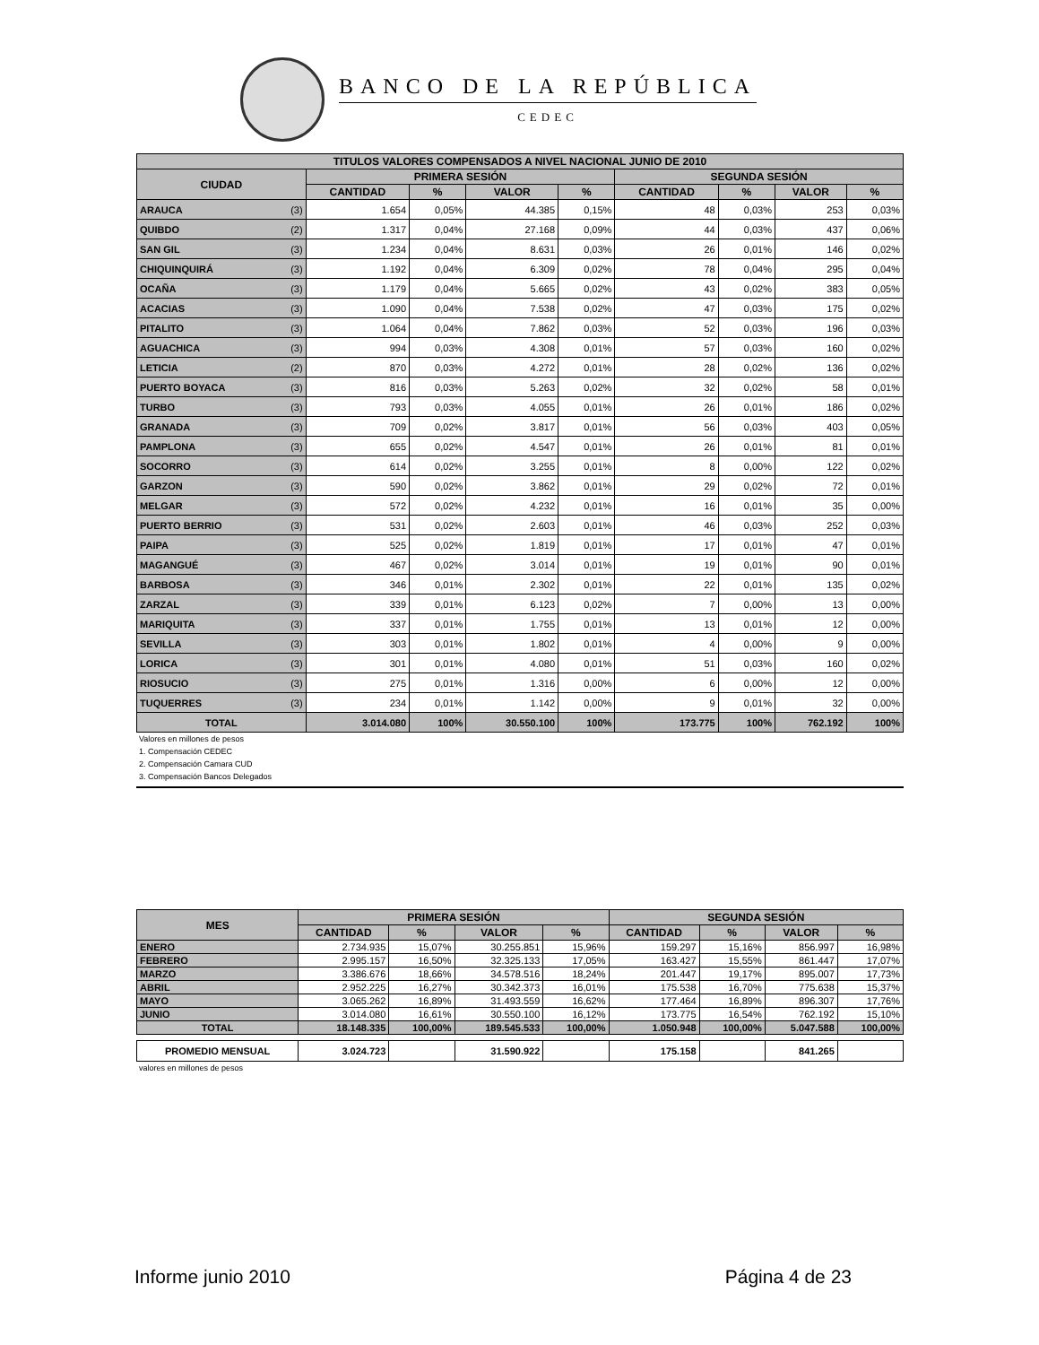BANCO DE LA REPÚBLICA
CEDEC
| TITULOS VALORES COMPENSADOS A NIVEL NACIONAL JUNIO DE 2010 | | | | | | | | | |
| --- | --- | --- | --- | --- | --- | --- | --- | --- | --- |
| CIUDAD | | PRIMERA SESIÓN | | | | SEGUNDA SESIÓN | | | |
| | | CANTIDAD | % | VALOR | % | CANTIDAD | % | VALOR | % |
| ARAUCA | (3) | 1.654 | 0,05% | 44.385 | 0,15% | 48 | 0,03% | 253 | 0,03% |
| QUIBDO | (2) | 1.317 | 0,04% | 27.168 | 0,09% | 44 | 0,03% | 437 | 0,06% |
| SAN GIL | (3) | 1.234 | 0,04% | 8.631 | 0,03% | 26 | 0,01% | 146 | 0,02% |
| CHIQUINQUIRÁ | (3) | 1.192 | 0,04% | 6.309 | 0,02% | 78 | 0,04% | 295 | 0,04% |
| OCAÑA | (3) | 1.179 | 0,04% | 5.665 | 0,02% | 43 | 0,02% | 383 | 0,05% |
| ACACIAS | (3) | 1.090 | 0,04% | 7.538 | 0,02% | 47 | 0,03% | 175 | 0,02% |
| PITALITO | (3) | 1.064 | 0,04% | 7.862 | 0,03% | 52 | 0,03% | 196 | 0,03% |
| AGUACHICA | (3) | 994 | 0,03% | 4.308 | 0,01% | 57 | 0,03% | 160 | 0,02% |
| LETICIA | (2) | 870 | 0,03% | 4.272 | 0,01% | 28 | 0,02% | 136 | 0,02% |
| PUERTO BOYACA | (3) | 816 | 0,03% | 5.263 | 0,02% | 32 | 0,02% | 58 | 0,01% |
| TURBO | (3) | 793 | 0,03% | 4.055 | 0,01% | 26 | 0,01% | 186 | 0,02% |
| GRANADA | (3) | 709 | 0,02% | 3.817 | 0,01% | 56 | 0,03% | 403 | 0,05% |
| PAMPLONA | (3) | 655 | 0,02% | 4.547 | 0,01% | 26 | 0,01% | 81 | 0,01% |
| SOCORRO | (3) | 614 | 0,02% | 3.255 | 0,01% | 8 | 0,00% | 122 | 0,02% |
| GARZON | (3) | 590 | 0,02% | 3.862 | 0,01% | 29 | 0,02% | 72 | 0,01% |
| MELGAR | (3) | 572 | 0,02% | 4.232 | 0,01% | 16 | 0,01% | 35 | 0,00% |
| PUERTO BERRIO | (3) | 531 | 0,02% | 2.603 | 0,01% | 46 | 0,03% | 252 | 0,03% |
| PAIPA | (3) | 525 | 0,02% | 1.819 | 0,01% | 17 | 0,01% | 47 | 0,01% |
| MAGANGUÉ | (3) | 467 | 0,02% | 3.014 | 0,01% | 19 | 0,01% | 90 | 0,01% |
| BARBOSA | (3) | 346 | 0,01% | 2.302 | 0,01% | 22 | 0,01% | 135 | 0,02% |
| ZARZAL | (3) | 339 | 0,01% | 6.123 | 0,02% | 7 | 0,00% | 13 | 0,00% |
| MARIQUITA | (3) | 337 | 0,01% | 1.755 | 0,01% | 13 | 0,01% | 12 | 0,00% |
| SEVILLA | (3) | 303 | 0,01% | 1.802 | 0,01% | 4 | 0,00% | 9 | 0,00% |
| LORICA | (3) | 301 | 0,01% | 4.080 | 0,01% | 51 | 0,03% | 160 | 0,02% |
| RIOSUCIO | (3) | 275 | 0,01% | 1.316 | 0,00% | 6 | 0,00% | 12 | 0,00% |
| TUQUERRES | (3) | 234 | 0,01% | 1.142 | 0,00% | 9 | 0,01% | 32 | 0,00% |
| TOTAL | | 3.014.080 | 100% | 30.550.100 | 100% | 173.775 | 100% | 762.192 | 100% |
Valores en millones de pesos
1. Compensación CEDEC
2. Compensación Camara CUD
3. Compensación Bancos Delegados
| MES | PRIMERA SESIÓN | | | | SEGUNDA SESIÓN | | | |
| --- | --- | --- | --- | --- | --- | --- | --- | --- |
| | CANTIDAD | % | VALOR | % | CANTIDAD | % | VALOR | % |
| ENERO | 2.734.935 | 15,07% | 30.255.851 | 15,96% | 159.297 | 15,16% | 856.997 | 16,98% |
| FEBRERO | 2.995.157 | 16,50% | 32.325.133 | 17,05% | 163.427 | 15,55% | 861.447 | 17,07% |
| MARZO | 3.386.676 | 18,66% | 34.578.516 | 18,24% | 201.447 | 19,17% | 895.007 | 17,73% |
| ABRIL | 2.952.225 | 16,27% | 30.342.373 | 16,01% | 175.538 | 16,70% | 775.638 | 15,37% |
| MAYO | 3.065.262 | 16,89% | 31.493.559 | 16,62% | 177.464 | 16,89% | 896.307 | 17,76% |
| JUNIO | 3.014.080 | 16,61% | 30.550.100 | 16,12% | 173.775 | 16,54% | 762.192 | 15,10% |
| TOTAL | 18.148.335 | 100,00% | 189.545.533 | 100,00% | 1.050.948 | 100,00% | 5.047.588 | 100,00% |
| PROMEDIO MENSUAL | 3.024.723 | | 31.590.922 | | 175.158 | | 841.265 | |
valores en millones de pesos
Informe junio 2010 Página 4 de 23